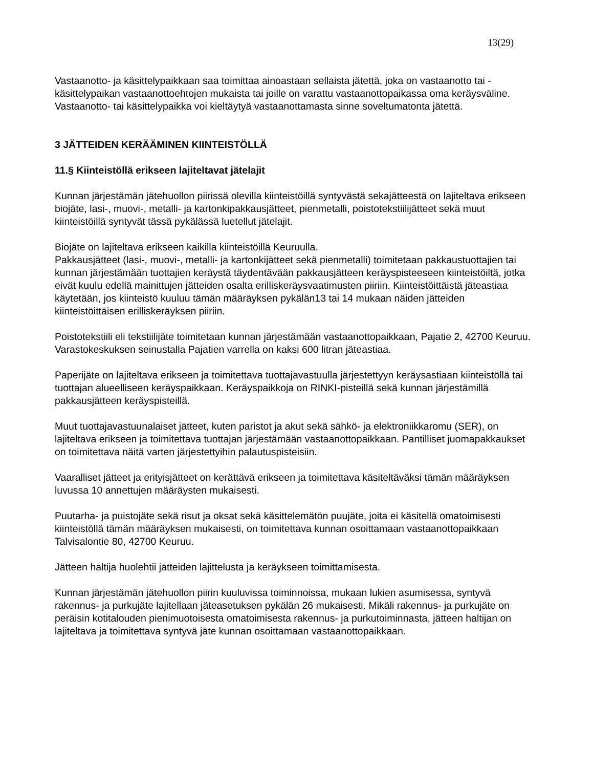13(29)
Vastaanotto- ja käsittelypaikkaan saa toimittaa ainoastaan sellaista jätettä, joka on vastaanotto tai -käsittelypaikan vastaanottoehtojen mukaista tai joille on varattu vastaanottopaikassa oma keräysväline. Vastaanotto- tai käsittelypaikka voi kieltäytyä vastaanottamasta sinne soveltumatonta jätettä.
3 JÄTTEIDEN KERÄÄMINEN KIINTEISTÖLLÄ
11.§ Kiinteistöllä erikseen lajiteltavat jätelajit
Kunnan järjestämän jätehuollon piirissä olevilla kiinteistöillä syntyvästä sekajätteestä on lajiteltava erikseen biojäte, lasi-, muovi-, metalli- ja kartonkipakkausjätteet, pienmetalli, poistotekstiilijätteet sekä muut kiinteistöillä syntyvät tässä pykälässä luetellut jätelajit.
Biojäte on lajiteltava erikseen kaikilla kiinteistöillä Keuruulla.
Pakkausjätteet (lasi-, muovi-, metalli- ja kartonkijätteet sekä pienmetalli) toimitetaan pakkaustuottajien tai kunnan järjestämään tuottajien keräystä täydentävään pakkausjätteen keräyspisteeseen kiinteistöiltä, jotka eivät kuulu edellä mainittujen jätteiden osalta erilliskeräysvaatimusten piiriin. Kiinteistöittäistä jäteastiaa käytetään, jos kiinteistö kuuluu tämän määräyksen pykälän13 tai 14 mukaan näiden jätteiden kiinteistöittäisen erilliskeräyksen piiriin.
Poistotekstiili eli tekstiilijäte toimitetaan kunnan järjestämään vastaanottopaikkaan, Pajatie 2, 42700 Keuruu. Varastokeskuksen seinustalla Pajatien varrella on kaksi 600 litran jäteastiaa.
Paperijäte on lajiteltava erikseen ja toimitettava tuottajavastuulla järjestettyyn keräysastiaan kiinteistöllä tai tuottajan alueelliseen keräyspaikkaan. Keräyspaikkoja on RINKI-pisteillä sekä kunnan järjestämillä pakkausjätteen keräyspisteillä.
Muut tuottajavastuunalaiset jätteet, kuten paristot ja akut sekä sähkö- ja elektroniikkaromu (SER), on lajiteltava erikseen ja toimitettava tuottajan järjestämään vastaanottopaikkaan. Pantilliset juomapakkaukset on toimitettava näitä varten järjestettyihin palautuspisteisiin.
Vaaralliset jätteet ja erityisjätteet on kerättävä erikseen ja toimitettava käsiteltäväksi tämän määräyksen luvussa 10 annettujen määräysten mukaisesti.
Puutarha- ja puistojäte sekä risut ja oksat sekä käsittelemätön puujäte, joita ei käsitellä omatoimisesti kiinteistöllä tämän määräyksen mukaisesti, on toimitettava kunnan osoittamaan vastaanottopaikkaan Talvisalontie 80, 42700 Keuruu.
Jätteen haltija huolehtii jätteiden lajittelusta ja keräykseen toimittamisesta.
Kunnan järjestämän jätehuollon piirin kuuluvissa toiminnoissa, mukaan lukien asumisessa, syntyvä rakennus- ja purkujäte lajitellaan jäteasetuksen pykälän 26 mukaisesti. Mikäli rakennus- ja purkujäte on peräisin kotitalouden pienimuotoisesta omatoimisesta rakennus- ja purkutoiminnasta, jätteen haltijan on lajiteltava ja toimitettava syntyvä jäte kunnan osoittamaan vastaanottopaikkaan.